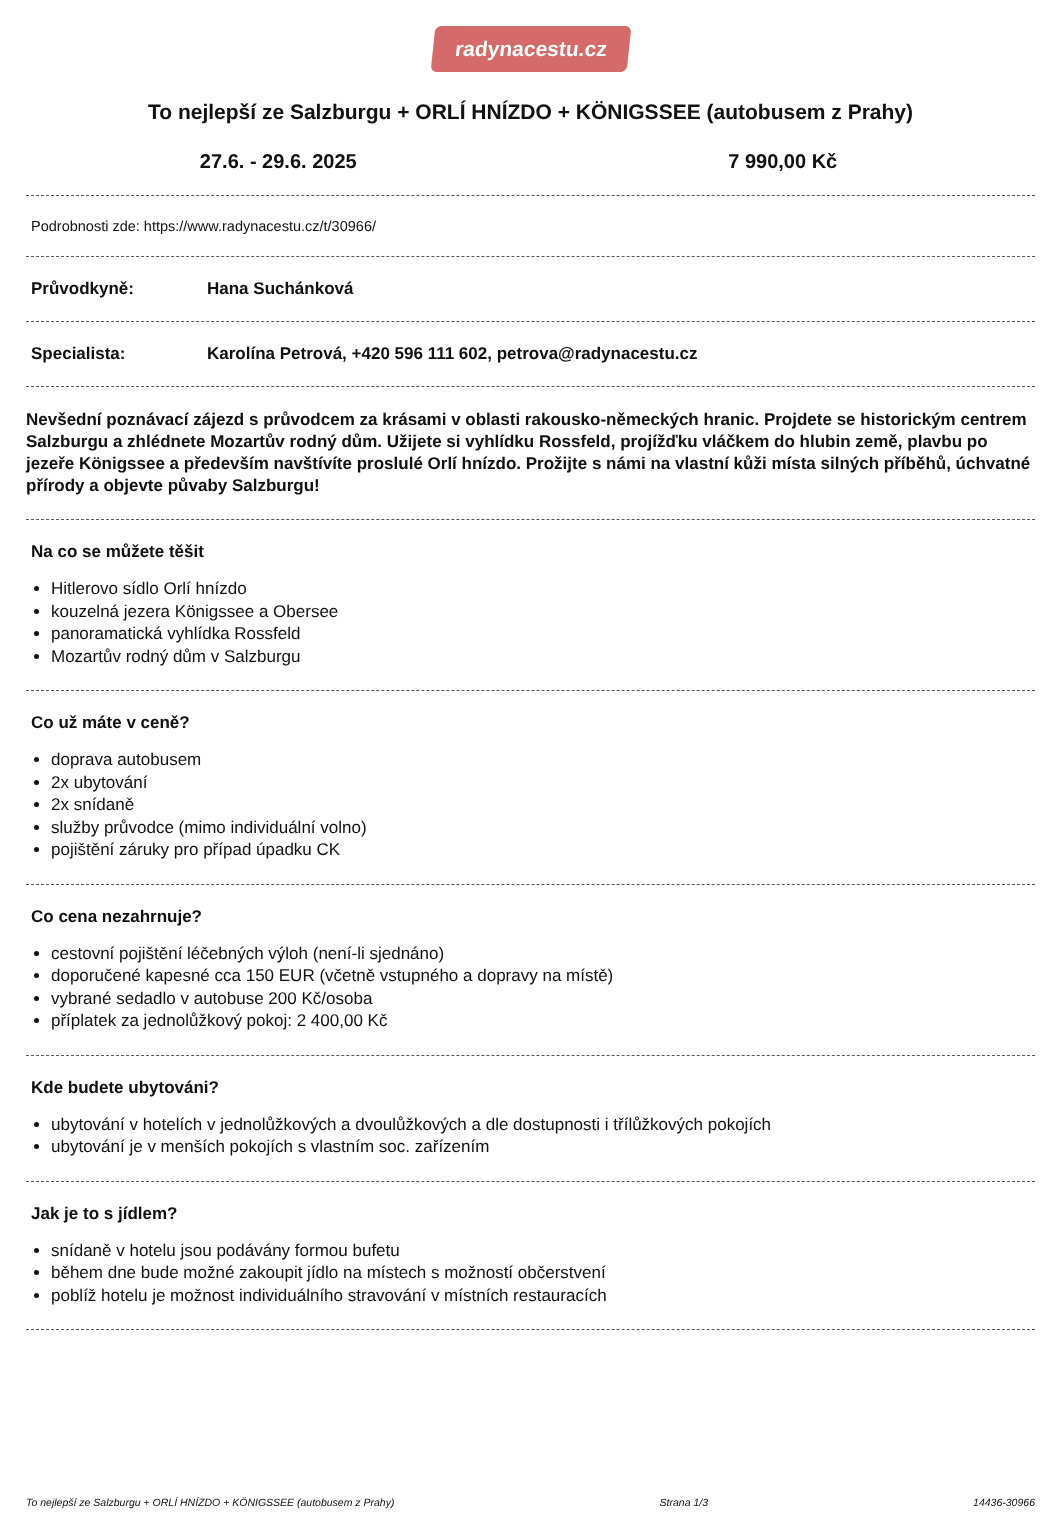radynacestu.cz
To nejlepší ze Salzburgu + ORLÍ HNÍZDO + KÖNIGSSEE (autobusem z Prahy)
27.6. - 29.6. 2025 7 990,00 Kč
Podrobnosti zde: https://www.radynacestu.cz/t/30966/
Průvodkyně: Hana Suchánková
Specialista: Karolína Petrová, +420 596 111 602, petrova@radynacestu.cz
Nevšední poznávací zájezd s průvodcem za krásami v oblasti rakousko-německých hranic. Projdete se historickým centrem Salzburgu a zhlédnete Mozartův rodný dům. Užijete si vyhlídku Rossfeld, projížďku vláčkem do hlubin země, plavbu po jezeře Königssee a především navštívíte proslulé Orlí hnízdo. Prožijte s námi na vlastní kůži místa silných příběhů, úchvatné přírody a objevte půvaby Salzburgu!
Na co se můžete těšit
Hitlerovo sídlo Orlí hnízdo
kouzelná jezera Königssee a Obersee
panoramatická vyhlídka Rossfeld
Mozartův rodný dům v Salzburgu
Co už máte v ceně?
doprava autobusem
2x ubytování
2x snídaně
služby průvodce (mimo individuální volno)
pojištění záruky pro případ úpadku CK
Co cena nezahrnuje?
cestovní pojištění léčebných výloh (není-li sjednáno)
doporučené kapesné cca 150 EUR (včetně vstupného a dopravy na místě)
vybrané sedadlo v autobuse 200 Kč/osoba
příplatek za jednolůžkový pokoj: 2 400,00 Kč
Kde budete ubytováni?
ubytování v hotelích v jednolůžkových a dvoulůžkových a dle dostupnosti i třílůžkových pokojích
ubytování je v menších pokojích s vlastním soc. zařízením
Jak je to s jídlem?
snídaně v hotelu jsou podávány formou bufetu
během dne bude možné zakoupit jídlo na místech s možností občerstvení
poblíž hotelu je možnost individuálního stravování v místních restauracích
To nejlepší ze Salzburgu + ORLÍ HNÍZDO + KÖNIGSSEE (autobusem z Prahy) Strana 1/3 14436-30966